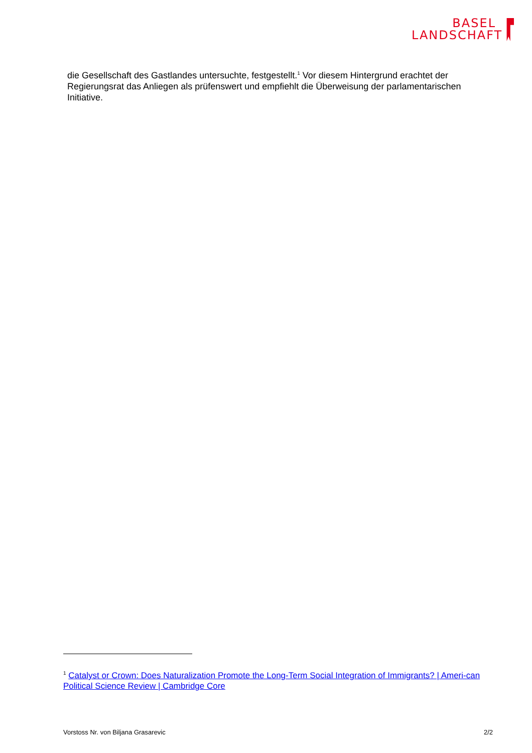BASEL
LANDSCHAFT
die Gesellschaft des Gastlandes untersuchte, festgestellt.<sup>1</sup> Vor diesem Hintergrund erachtet der Regierungsrat das Anliegen als prüfenswert und empfiehlt die Überweisung der parlamentarischen Initiative.
<sup>1</sup> Catalyst or Crown: Does Naturalization Promote the Long-Term Social Integration of Immigrants? | Ameri-can Political Science Review | Cambridge Core
Vorstoss Nr. von Biljana Grasarevic 2/2